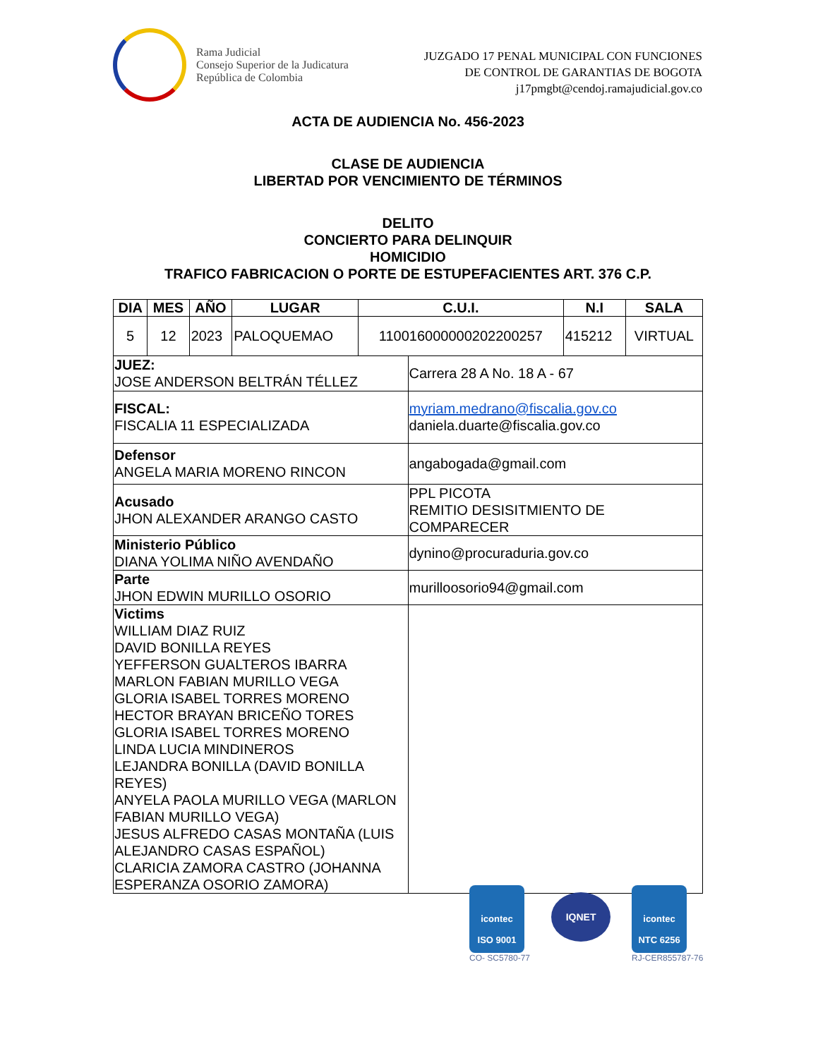Rama Judicial
Consejo Superior de la Judicatura
República de Colombia
JUZGADO 17 PENAL MUNICIPAL CON FUNCIONES
DE CONTROL DE GARANTIAS DE BOGOTA
j17pmgbt@cendoj.ramajudicial.gov.co
ACTA DE AUDIENCIA No. 456-2023
CLASE DE AUDIENCIA
LIBERTAD POR VENCIMIENTO DE TÉRMINOS
DELITO
CONCIERTO PARA DELINQUIR
HOMICIDIO
TRAFICO FABRICACION O PORTE DE ESTUPEFACIENTES ART. 376 C.P.
| DIA | MES | AÑO | LUGAR | C.U.I. | N.I | SALA |
| --- | --- | --- | --- | --- | --- | --- |
| 5 | 12 | 2023 | PALOQUEMAO | 110016000000202200257 | 415212 | VIRTUAL |
| JUEZ: JOSE ANDERSON BELTRÁN TÉLLEZ | Carrera 28 A No. 18 A - 67 |
| FISCAL: FISCALIA 11 ESPECIALIZADA | myriam.medrano@fiscalia.gov.co daniela.duarte@fiscalia.gov.co |
| Defensor ANGELA MARIA MORENO RINCON | angabogada@gmail.com |
| Acusado JHON ALEXANDER ARANGO CASTO | PPL PICOTA REMITIO DESISITMIENTO DE COMPARECER |
| Ministerio Público DIANA YOLIMA NIÑO AVENDAÑO | dynino@procuraduria.gov.co |
| Parte JHON EDWIN MURILLO OSORIO | murilloosorio94@gmail.com |
| Victims WILLIAM DIAZ RUIZ DAVID BONILLA REYES YEFFERSON GUALTEROS IBARRA MARLON FABIAN MURILLO VEGA GLORIA ISABEL TORRES MORENO HECTOR BRAYAN BRICEÑO TORES GLORIA ISABEL TORRES MORENO LINDA LUCIA MINDINEROS LEJANDRA BONILLA (DAVID BONILLA REYES) ANYELA PAOLA MURILLO VEGA (MARLON FABIAN MURILLO VEGA) JESUS ALFREDO CASAS MONTAÑA (LUIS ALEJANDRO CASAS ESPAÑOL) CLARICIA ZAMORA CASTRO (JOHANNA ESPERANZA OSORIO ZAMORA) | |
icontec
ISO 9001
CO- SC5780-77
IQNET
icontec
NTC 6256
RJ-CER855787-76